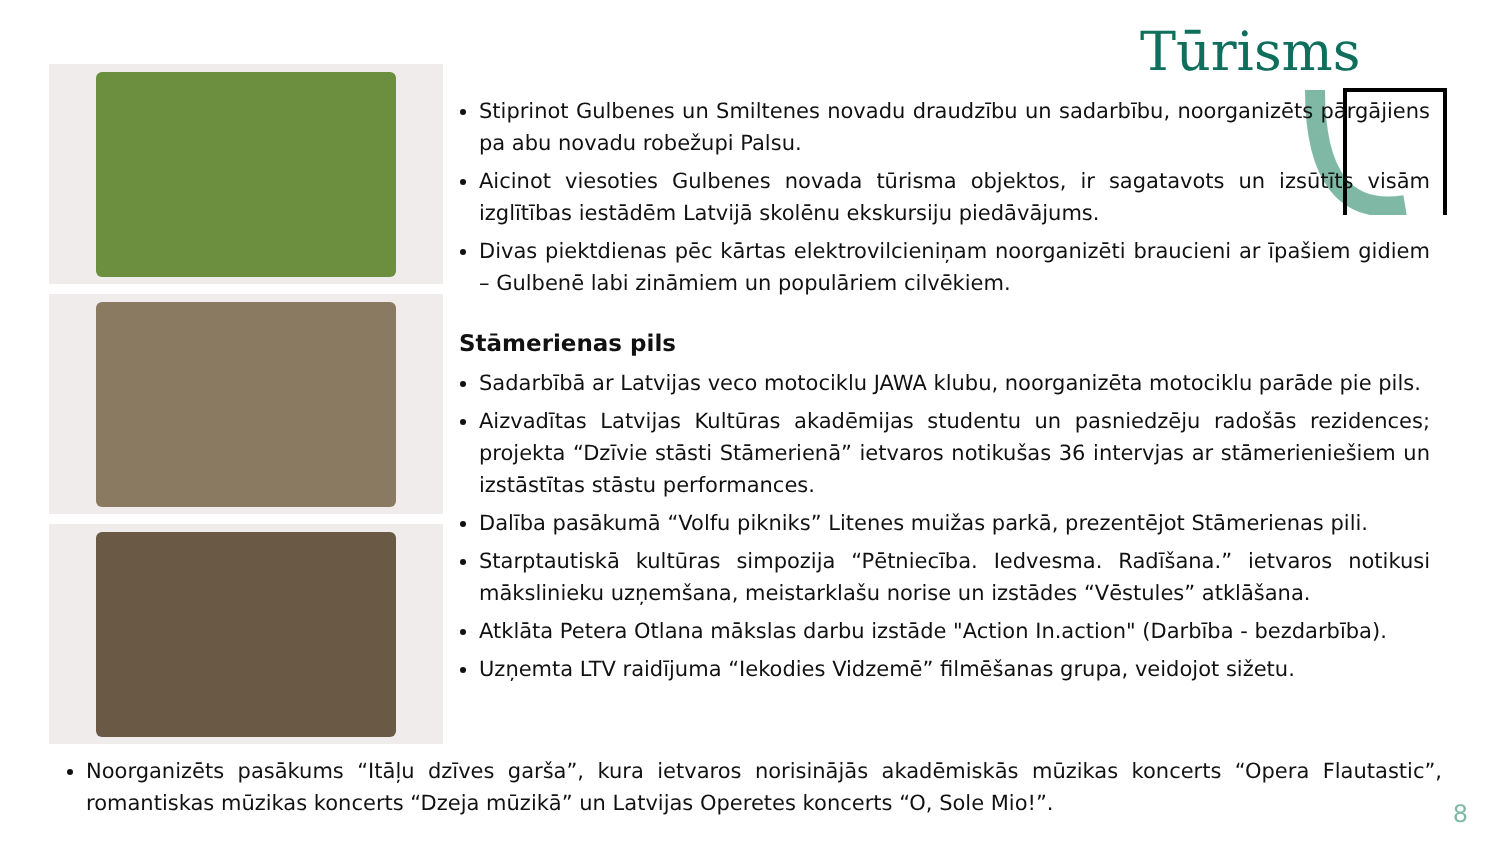Tūrisms
Stiprinot Gulbenes un Smiltenes novadu draudzību un sadarbību, noorganizēts pārgājiens pa abu novadu robežupi Palsu.
Aicinot viesoties Gulbenes novada tūrisma objektos, ir sagatavots un izsūtīts visām izglītības iestādēm Latvijā skolēnu ekskursiju piedāvājums.
Divas piektdienas pēc kārtas elektrovilcieniņam noorganizēti braucieni ar īpašiem gidiem – Gulbenē labi zināmiem un populāriem cilvēkiem.
Stāmerienas pils
Sadarbībā ar Latvijas veco motociklu JAWA klubu, noorganizēta motociklu parāde pie pils.
Aizvadītas Latvijas Kultūras akadēmijas studentu un pasniedzēju radošās rezidences; projekta “Dzīvie stāsti Stāmerienā” ietvaros notikušas 36 intervjas ar stāmerieniešiem un izstāstītas stāstu performances.
Dalība pasākumā “Volfu pikniks” Litenes muižas parkā, prezentējot Stāmerienas pili.
Starptautiskā kultūras simpozija “Pētniecība. Iedvesma. Radīšana.” ietvaros notikusi mākslinieku uzņemšana, meistarklašu norise un izstādes “Vēstules” atklāšana.
Atklāta Petera Otlana mākslas darbu izstāde "Action In.action" (Darbība - bezdarbība).
Uzņemta LTV raidījuma “Iekodies Vidzemē” filmēšanas grupa, veidojot sižetu.
Noorganizēts pasākums “Itāļu dzīves garša”, kura ietvaros norisinājās akadēmiskās mūzikas koncerts “Opera Flautastic”, romantiskas mūzikas koncerts “Dzeja mūzikā” un Latvijas Operetes koncerts “O, Sole Mio!”.
8